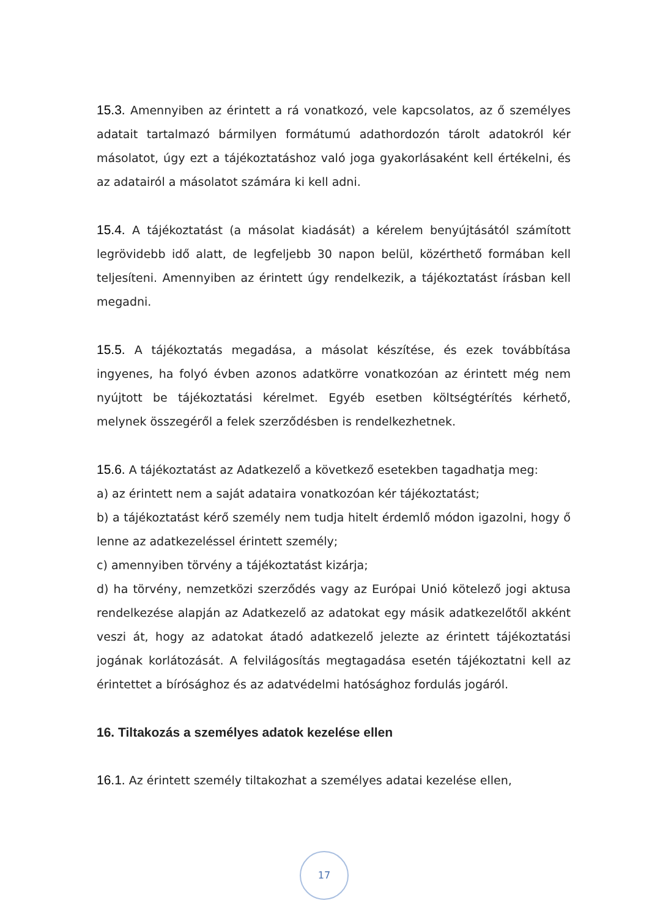15.3. Amennyiben az érintett a rá vonatkozó, vele kapcsolatos, az ő személyes adatait tartalmazó bármilyen formátumú adathordozón tárolt adatokról kér másolatot, úgy ezt a tájékoztatáshoz való joga gyakorlásaként kell értékelni, és az adatairól a másolatot számára ki kell adni.
15.4. A tájékoztatást (a másolat kiadását) a kérelem benyújtásától számított legrövidebb idő alatt, de legfeljebb 30 napon belül, közérthető formában kell teljesíteni. Amennyiben az érintett úgy rendelkezik, a tájékoztatást írásban kell megadni.
15.5. A tájékoztatás megadása, a másolat készítése, és ezek továbbítása ingyenes, ha folyó évben azonos adatkörre vonatkozóan az érintett még nem nyújtott be tájékoztatási kérelmet. Egyéb esetben költségtérítés kérhető, melynek összegéről a felek szerződésben is rendelkezhetnek.
15.6. A tájékoztatást az Adatkezelő a következő esetekben tagadhatja meg:
a) az érintett nem a saját adataira vonatkozóan kér tájékoztatást;
b) a tájékoztatást kérő személy nem tudja hitelt érdemlő módon igazolni, hogy ő lenne az adatkezeléssel érintett személy;
c) amennyiben törvény a tájékoztatást kizárja;
d) ha törvény, nemzetközi szerződés vagy az Európai Unió kötelező jogi aktusa rendelkezése alapján az Adatkezelő az adatokat egy másik adatkezelőtől akként veszi át, hogy az adatokat átadó adatkezelő jelezte az érintett tájékoztatási jogának korlátozását. A felvilágosítás megtagadása esetén tájékoztatni kell az érintettet a bírósághoz és az adatvédelmi hatósághoz fordulás jogáról.
16. Tiltakozás a személyes adatok kezelése ellen
16.1. Az érintett személy tiltakozhat a személyes adatai kezelése ellen,
17